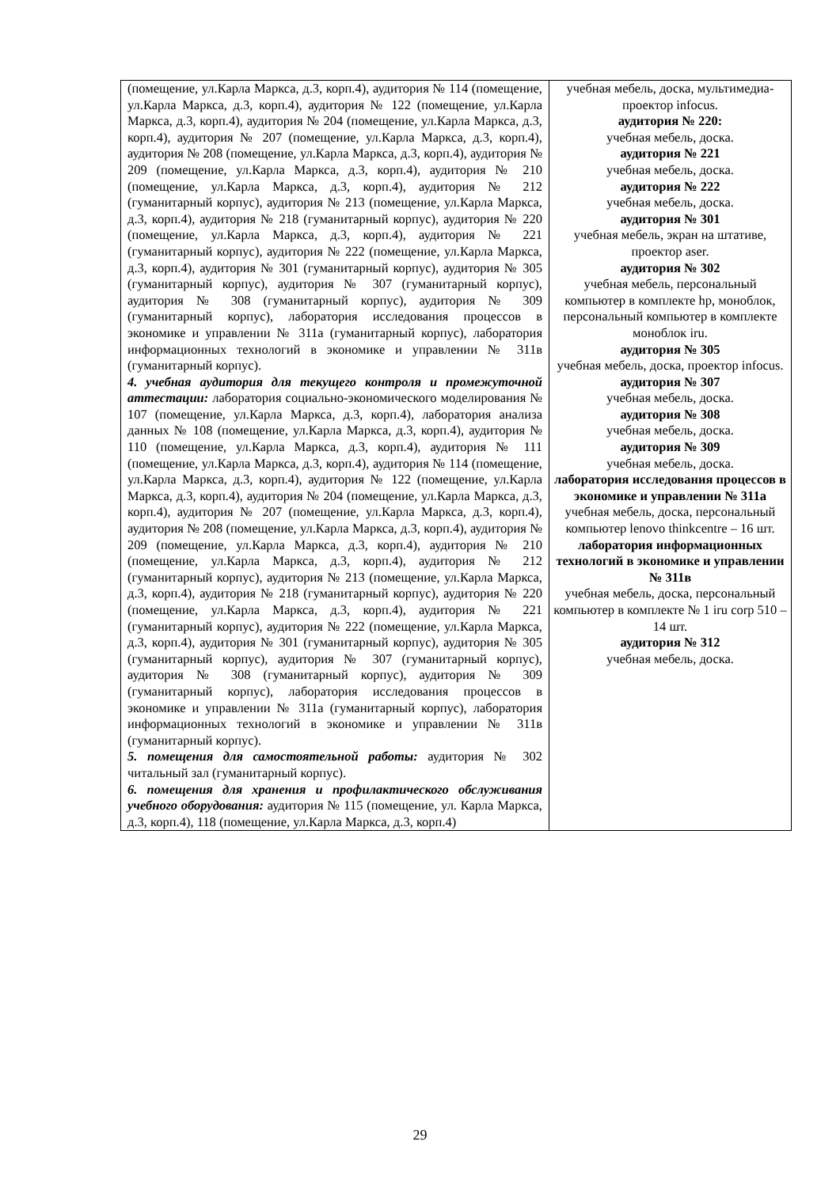| (помещение, ул.Карла Маркса, д.3, корп.4), аудитория № 114 (помещение, ул.Карла Маркса, д.3, корп.4), аудитория № 122 (помещение, ул.Карла Маркса, д.3, корп.4), аудитория № 204 (помещение, ул.Карла Маркса, д.3, корп.4), аудитория № 207 (помещение, ул.Карла Маркса, д.3, корп.4), аудитория № 208 (помещение, ул.Карла Маркса, д.3, корп.4), аудитория № 209 (помещение, ул.Карла Маркса, д.3, корп.4), аудитория № 210 (помещение, ул.Карла Маркса, д.3, корп.4), аудитория № 212 (гуманитарный корпус), аудитория № 213 (помещение, ул.Карла Маркса, д.3, корп.4), аудитория № 218 (гуманитарный корпус), аудитория № 220 (помещение, ул.Карла Маркса, д.3, корп.4), аудитория № 221 (гуманитарный корпус), аудитория № 222 (помещение, ул.Карла Маркса, д.3, корп.4), аудитория № 301 (гуманитарный корпус), аудитория № 305 (гуманитарный корпус), аудитория № 307 (гуманитарный корпус), аудитория № 308 (гуманитарный корпус), аудитория № 309 (гуманитарный корпус), лаборатория исследования процессов в экономике и управлении № 311а (гуманитарный корпус), лаборатория информационных технологий в экономике и управлении № 311в (гуманитарный корпус). 4. учебная аудитория для текущего контроля и промежуточной аттестации: лаборатория социально-экономического моделирования № 107 (помещение, ул.Карла Маркса, д.3, корп.4), лаборатория анализа данных № 108 (помещение, ул.Карла Маркса, д.3, корп.4), аудитория № 110 (помещение, ул.Карла Маркса, д.3, корп.4), аудитория № 111 (помещение, ул.Карла Маркса, д.3, корп.4), аудитория № 114 (помещение, ул.Карла Маркса, д.3, корп.4), аудитория № 122 (помещение, ул.Карла Маркса, д.3, корп.4), аудитория № 204 (помещение, ул.Карла Маркса, д.3, корп.4), аудитория № 207 (помещение, ул.Карла Маркса, д.3, корп.4), аудитория № 208 (помещение, ул.Карла Маркса, д.3, корп.4), аудитория № 209 (помещение, ул.Карла Маркса, д.3, корп.4), аудитория № 210 (помещение, ул.Карла Маркса, д.3, корп.4), аудитория № 212 (гуманитарный корпус), аудитория № 213 (помещение, ул.Карла Маркса, д.3, корп.4), аудитория № 218 (гуманитарный корпус), аудитория № 220 (помещение, ул.Карла Маркса, д.3, корп.4), аудитория № 221 (гуманитарный корпус), аудитория № 222 (помещение, ул.Карла Маркса, д.3, корп.4), аудитория № 301 (гуманитарный корпус), аудитория № 305 (гуманитарный корпус), аудитория № 307 (гуманитарный корпус), аудитория № 308 (гуманитарный корпус), аудитория № 309 (гуманитарный корпус), лаборатория исследования процессов в экономике и управлении № 311а (гуманитарный корпус), лаборатория информационных технологий в экономике и управлении № 311в (гуманитарный корпус). 5. помещения для самостоятельной работы: аудитория № 302 читальный зал (гуманитарный корпус). 6. помещения для хранения и профилактического обслуживания учебного оборудования: аудитория № 115 (помещение, ул. Карла Маркса, д.3, корп.4), 118 (помещение, ул.Карла Маркса, д.3, корп.4) | учебная мебель, доска, мультимедиа-проектор infocus. аудитория № 220: учебная мебель, доска. аудитория № 221 учебная мебель, доска. аудитория № 222 учебная мебель, доска. аудитория № 301 учебная мебель, экран на штативе, проектор aser. аудитория № 302 учебная мебель, персональный компьютер в комплекте hp, моноблок, персональный компьютер в комплекте моноблок iru. аудитория № 305 учебная мебель, доска, проектор infocus. аудитория № 307 учебная мебель, доска. аудитория № 308 учебная мебель, доска. аудитория № 309 учебная мебель, доска. лаборатория исследования процессов в экономике и управлении № 311а учебная мебель, доска, персональный компьютер lenovo thinkcentre – 16 шт. лаборатория информационных технологий в экономике и управлении № 311в учебная мебель, доска, персональный компьютер в комплекте № 1 iru corp 510 – 14 шт. аудитория № 312 учебная мебель, доска. |
29